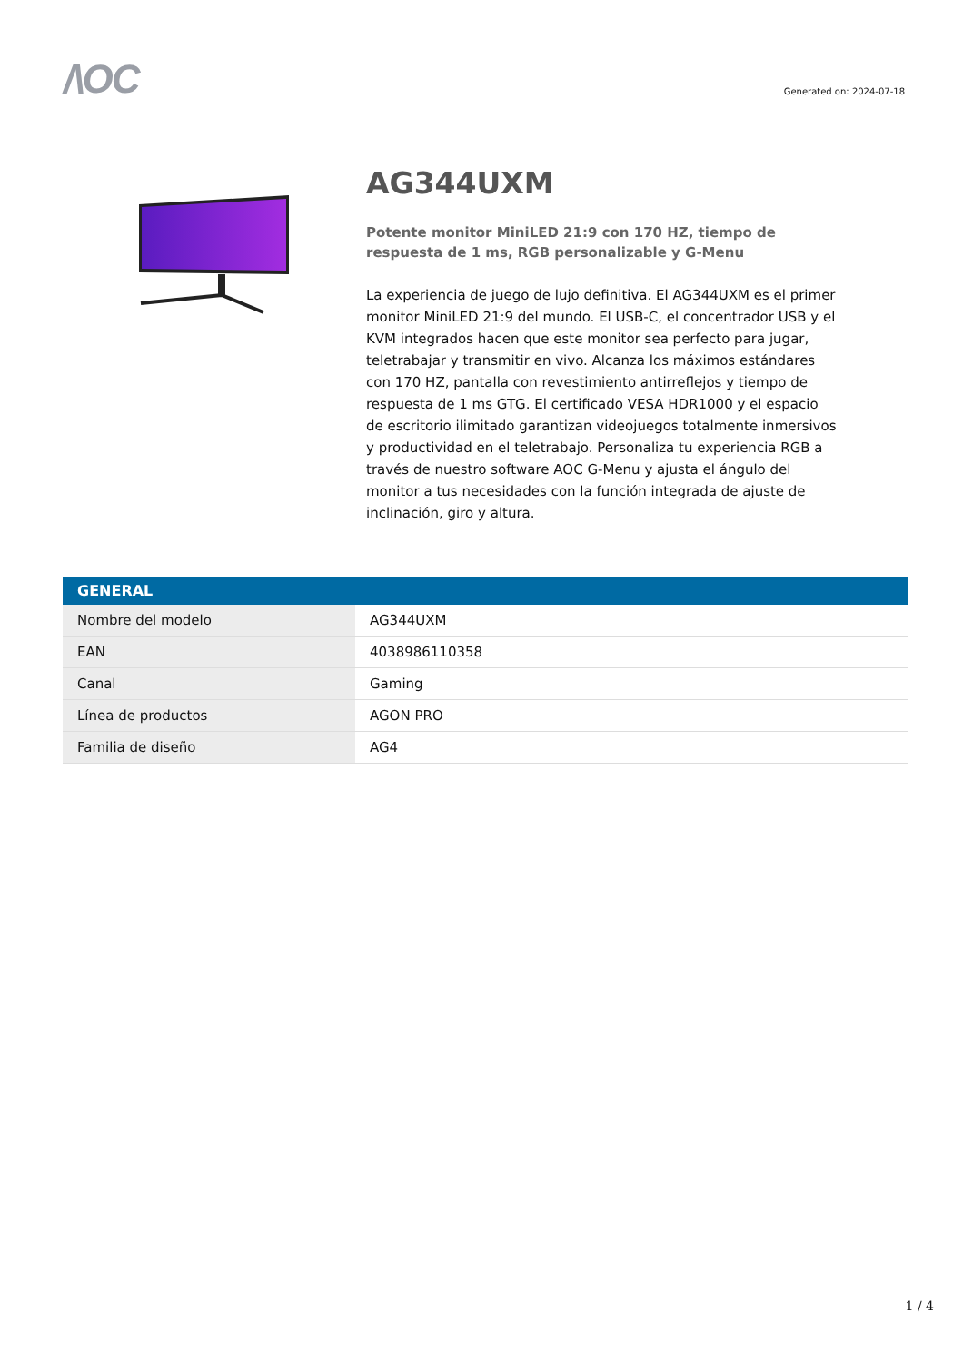/\OC
Generated on: 2024-07-18
AG344UXM
Potente monitor MiniLED 21:9 con 170 HZ, tiempo de respuesta de 1 ms, RGB personalizable y G-Menu
La experiencia de juego de lujo definitiva. El AG344UXM es el primer monitor MiniLED 21:9 del mundo. El USB-C, el concentrador USB y el KVM integrados hacen que este monitor sea perfecto para jugar, teletrabajar y transmitir en vivo. Alcanza los máximos estándares con 170 HZ, pantalla con revestimiento antirreflejos y tiempo de respuesta de 1 ms GTG. El certificado VESA HDR1000 y el espacio de escritorio ilimitado garantizan videojuegos totalmente inmersivos y productividad en el teletrabajo. Personaliza tu experiencia RGB a través de nuestro software AOC G-Menu y ajusta el ángulo del monitor a tus necesidades con la función integrada de ajuste de inclinación, giro y altura.
| GENERAL | |
| --- | --- |
| Nombre del modelo | AG344UXM |
| EAN | 4038986110358 |
| Canal | Gaming |
| Línea de productos | AGON PRO |
| Familia de diseño | AG4 |
1 / 4